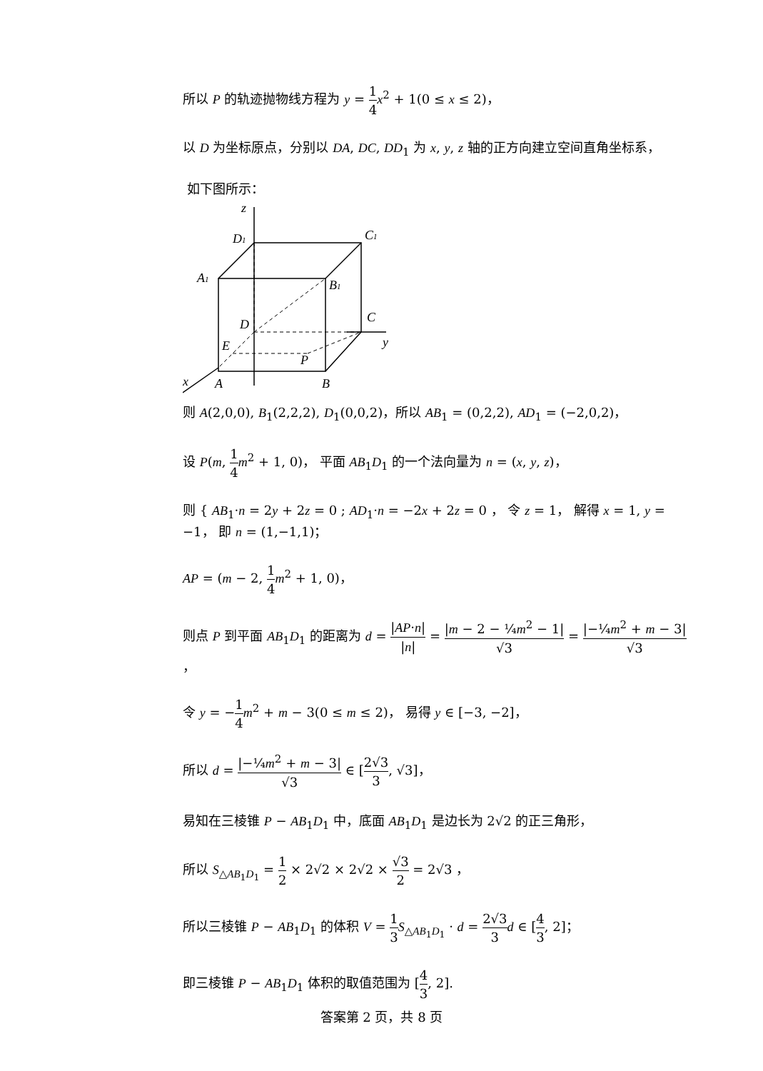所以 P 的轨迹抛物线方程为 y = 1 4 x<sup>2</sup> + 1(0 ≤ x ≤ 2)，
以 D 为坐标原点，分别以 DA, DC, DD<sub>1</sub> 为 x, y, z 轴的正方向建立空间直角坐标系，
如下图所示：
z
D1
C1
A1
B1
D
C
y
E
P
x
A
B
则 A(2,0,0), B<sub>1</sub>(2,2,2), D<sub>1</sub>(0,0,2)，所以 AB<sub>1</sub> = (0,2,2), AD<sub>1</sub> = (−2,0,2)，
设 P(m, 1 4 m<sup>2</sup> + 1, 0)， 平面 AB<sub>1</sub>D<sub>1</sub> 的一个法向量为 n = (x, y, z)，
则 { AB<sub>1</sub>·n = 2y + 2z = 0 ; AD<sub>1</sub>·n = −2x + 2z = 0 ， 令 z = 1， 解得 x = 1, y = −1， 即 n = (1,−1,1)；
AP = (m − 2, 1 4 m<sup>2</sup> + 1, 0)，
则点 P 到平面 AB<sub>1</sub>D<sub>1</sub> 的距离为 d = |AP·n| |n| = |m − 2 − ¼m<sup>2</sup> − 1| √3 = |−¼m<sup>2</sup> + m − 3| √3，
令 y = −1 4 m<sup>2</sup> + m − 3(0 ≤ m ≤ 2)， 易得 y ∈ [−3, −2]，
所以 d = |−¼m<sup>2</sup> + m − 3| √3 ∈ [2√3 3, √3]，
易知在三棱锥 P − AB<sub>1</sub>D<sub>1</sub> 中，底面 AB<sub>1</sub>D<sub>1</sub> 是边长为 2√2 的正三角形，
所以 S<sub>△AB<sub>1</sub>D<sub>1</sub></sub> = 1 2 × 2√2 × 2√2 × √3 2 = 2√3 ，
所以三棱锥 P − AB<sub>1</sub>D<sub>1</sub> 的体积 V = 1 3 S<sub>△AB<sub>1</sub>D<sub>1</sub></sub> · d = 2√3 3 d ∈ [4 3, 2]；
即三棱锥 P − AB<sub>1</sub>D<sub>1</sub> 体积的取值范围为 [4 3, 2].
答案第 2 页，共 8 页